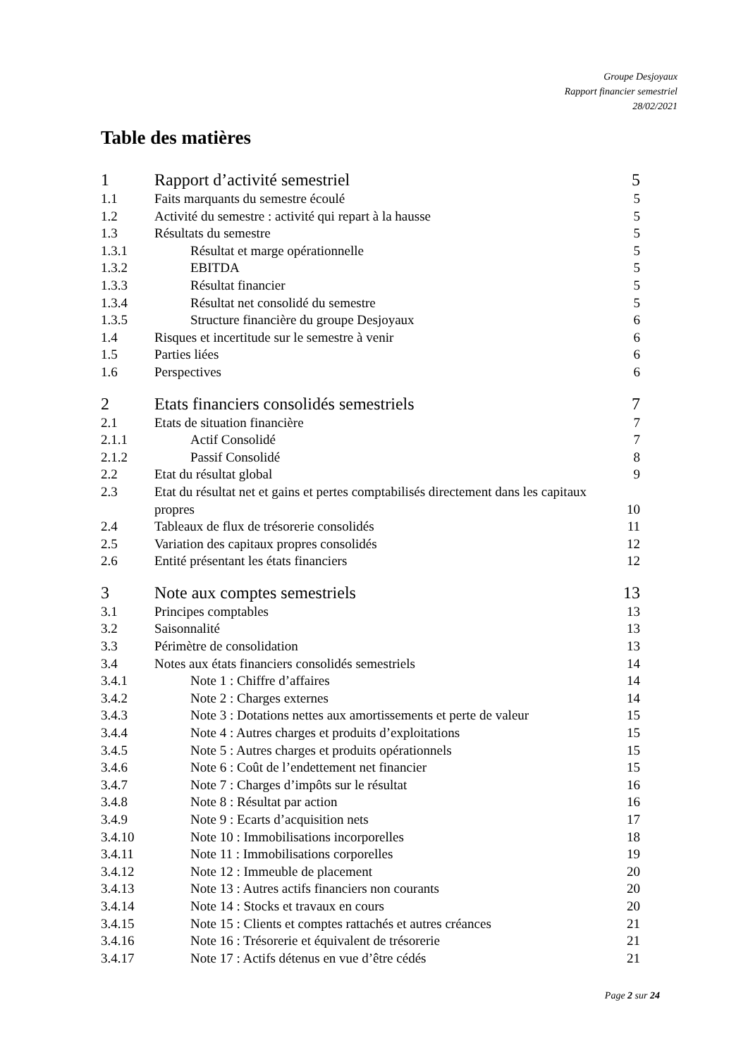Groupe Desjoyaux
Rapport financier semestriel
28/02/2021
Table des matières
1 Rapport d’activité semestriel 5
1.1 Faits marquants du semestre écoulé 5
1.2 Activité du semestre : activité qui repart à la hausse 5
1.3 Résultats du semestre 5
1.3.1 Résultat et marge opérationnelle 5
1.3.2 EBITDA 5
1.3.3 Résultat financier 5
1.3.4 Résultat net consolidé du semestre 5
1.3.5 Structure financière du groupe Desjoyaux 6
1.4 Risques et incertitude sur le semestre à venir 6
1.5 Parties liées 6
1.6 Perspectives 6
2 Etats financiers consolidés semestriels 7
2.1 Etats de situation financière 7
2.1.1 Actif Consolidé 7
2.1.2 Passif Consolidé 8
2.2 Etat du résultat global 9
2.3 Etat du résultat net et gains et pertes comptabilisés directement dans les capitaux propres 10
2.4 Tableaux de flux de trésorerie consolidés 11
2.5 Variation des capitaux propres consolidés 12
2.6 Entité présentant les états financiers 12
3 Note aux comptes semestriels 13
3.1 Principes comptables 13
3.2 Saisonnalité 13
3.3 Périmètre de consolidation 13
3.4 Notes aux états financiers consolidés semestriels 14
3.4.1 Note 1 : Chiffre d’affaires 14
3.4.2 Note 2 : Charges externes 14
3.4.3 Note 3 : Dotations nettes aux amortissements et perte de valeur 15
3.4.4 Note 4 : Autres charges et produits d’exploitations 15
3.4.5 Note 5 : Autres charges et produits opérationnels 15
3.4.6 Note 6 : Coût de l’endettement net financier 15
3.4.7 Note 7 : Charges d’impôts sur le résultat 16
3.4.8 Note 8 : Résultat par action 16
3.4.9 Note 9 : Ecarts d’acquisition nets 17
3.4.10 Note 10 : Immobilisations incorporelles 18
3.4.11 Note 11 : Immobilisations corporelles 19
3.4.12 Note 12 : Immeuble de placement 20
3.4.13 Note 13 : Autres actifs financiers non courants 20
3.4.14 Note 14 : Stocks et travaux en cours 20
3.4.15 Note 15 : Clients et comptes rattachés et autres créances 21
3.4.16 Note 16 : Trésorerie et équivalent de trésorerie 21
3.4.17 Note 17 : Actifs détenus en vue d’être cédés 21
Page 2 sur 24